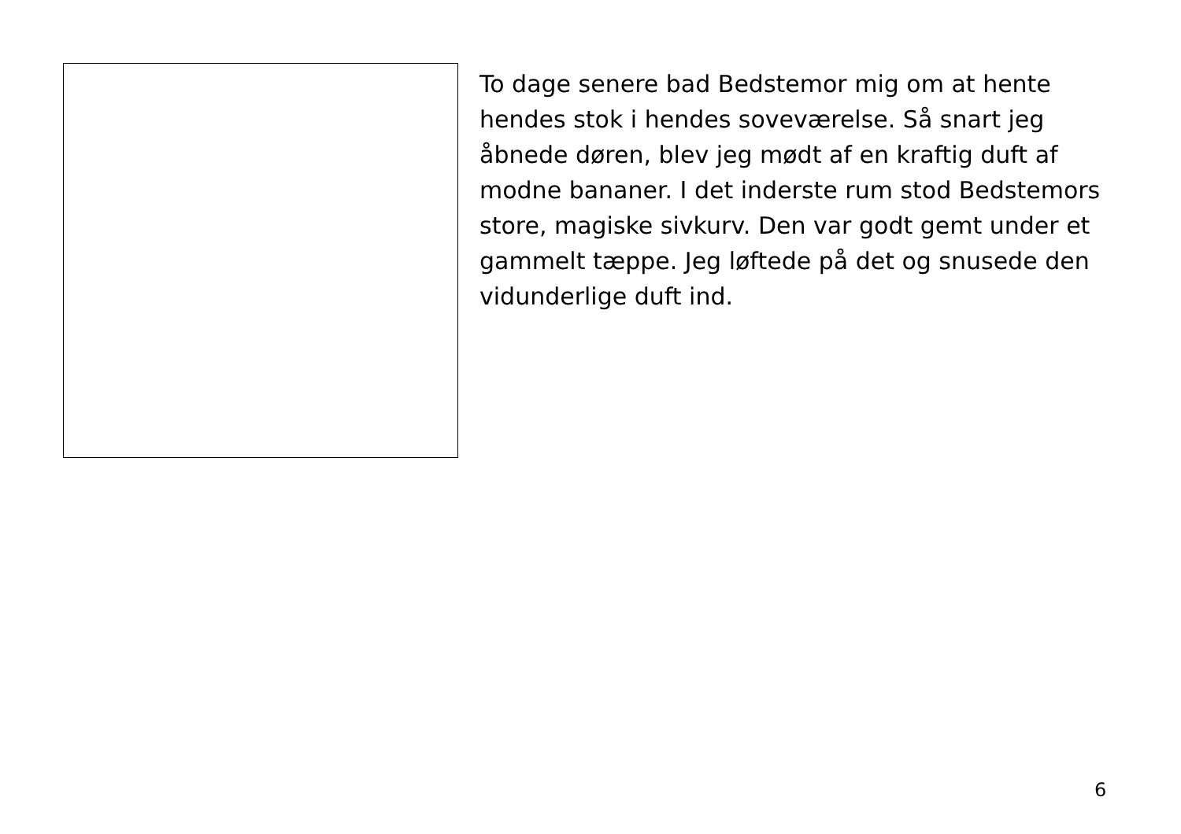To dage senere bad Bedstemor mig om at hente hendes stok i hendes soveværelse. Så snart jeg åbnede døren, blev jeg mødt af en kraftig duft af modne bananer. I det inderste rum stod Bedstemors store, magiske sivkurv. Den var godt gemt under et gammelt tæppe. Jeg løftede på det og snusede den vidunderlige duft ind.
6